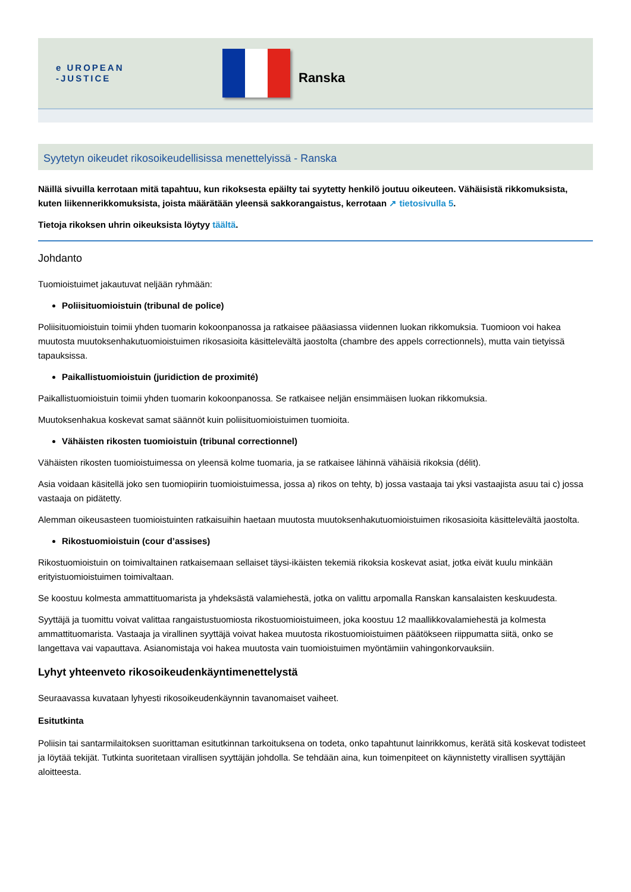e UROPEAN
-JUSTICE
Ranska
Syytetyn oikeudet rikosoikeudellisissa menettelyissä - Ranska
Näillä sivuilla kerrotaan mitä tapahtuu, kun rikoksesta epäilty tai syytetty henkilö joutuu oikeuteen. Vähäisistä rikkomuksista, kuten liikennerikkomuksista, joista määrätään yleensä sakkorangaistus, kerrotaan ↗ tietosivulla 5.
Tietoja rikoksen uhrin oikeuksista löytyy täältä.
Johdanto
Tuomioistuimet jakautuvat neljään ryhmään:
Poliisituomioistuin (tribunal de police)
Poliisituomioistuin toimii yhden tuomarin kokoonpanossa ja ratkaisee pääasiassa viidennen luokan rikkomuksia. Tuomioon voi hakea muutosta muutoksenhakutuomioistuimen rikosasioita käsittelevältä jaostolta (chambre des appels correctionnels), mutta vain tietyissä tapauksissa.
Paikallistuomioistuin (juridiction de proximité)
Paikallistuomioistuin toimii yhden tuomarin kokoonpanossa. Se ratkaisee neljän ensimmäisen luokan rikkomuksia.
Muutoksenhakua koskevat samat säännöt kuin poliisituomioistuimen tuomioita.
Vähäisten rikosten tuomioistuin (tribunal correctionnel)
Vähäisten rikosten tuomioistuimessa on yleensä kolme tuomaria, ja se ratkaisee lähinnä vähäisiä rikoksia (délit).
Asia voidaan käsitellä joko sen tuomiopiirin tuomioistuimessa, jossa a) rikos on tehty, b) jossa vastaaja tai yksi vastaajista asuu tai c) jossa vastaaja on pidätetty.
Alemman oikeusasteen tuomioistuinten ratkaisuihin haetaan muutosta muutoksenhakutuomioistuimen rikosasioita käsittelevältä jaostolta.
Rikostuomioistuin (cour d’assises)
Rikostuomioistuin on toimivaltainen ratkaisemaan sellaiset täysi-ikäisten tekemiä rikoksia koskevat asiat, jotka eivät kuulu minkään erityistuomioistuimen toimivaltaan.
Se koostuu kolmesta ammattituomarista ja yhdeksästä valamiehestä, jotka on valittu arpomalla Ranskan kansalaisten keskuudesta.
Syyttäjä ja tuomittu voivat valittaa rangaistustuomiosta rikostuomioistuimeen, joka koostuu 12 maallikkovalamiehestä ja kolmesta ammattituomarista. Vastaaja ja virallinen syyttäjä voivat hakea muutosta rikostuomioistuimen päätökseen riippumatta siitä, onko se langettava vai vapauttava. Asianomistaja voi hakea muutosta vain tuomioistuimen myöntämiin vahingonkorvauksiin.
Lyhyt yhteenveto rikosoikeudenkäyntimenettelystä
Seuraavassa kuvataan lyhyesti rikosoikeudenkäynnin tavanomaiset vaiheet.
Esitutkinta
Poliisin tai santarmilaitoksen suorittaman esitutkinnan tarkoituksena on todeta, onko tapahtunut lainrikkomus, kerätä sitä koskevat todisteet ja löytää tekijät. Tutkinta suoritetaan virallisen syyttäjän johdolla. Se tehdään aina, kun toimenpiteet on käynnistetty virallisen syyttäjän aloitteesta.